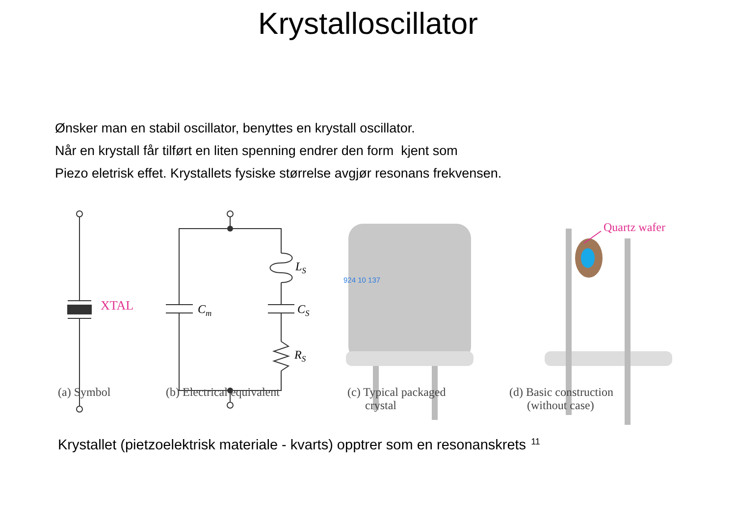Krystalloscillator
Ønsker man en stabil oscillator, benyttes en krystall oscillator.
Når en krystall får tilført en liten spenning endrer den form kjent som
Piezo eletrisk effet. Krystallets fysiske størrelse avgjør resonans frekvensen.
XTAL
Cm
LS
CS
RS
924 10 137
Quartz wafer
(a) Symbol (b) Electrical equivalent (c) Typical packaged
crystal
(d) Basic construction
(without case)
Krystallet (pietzoelektrisk materiale - kvarts) opptrer som en resonanskrets<sup>11</sup>